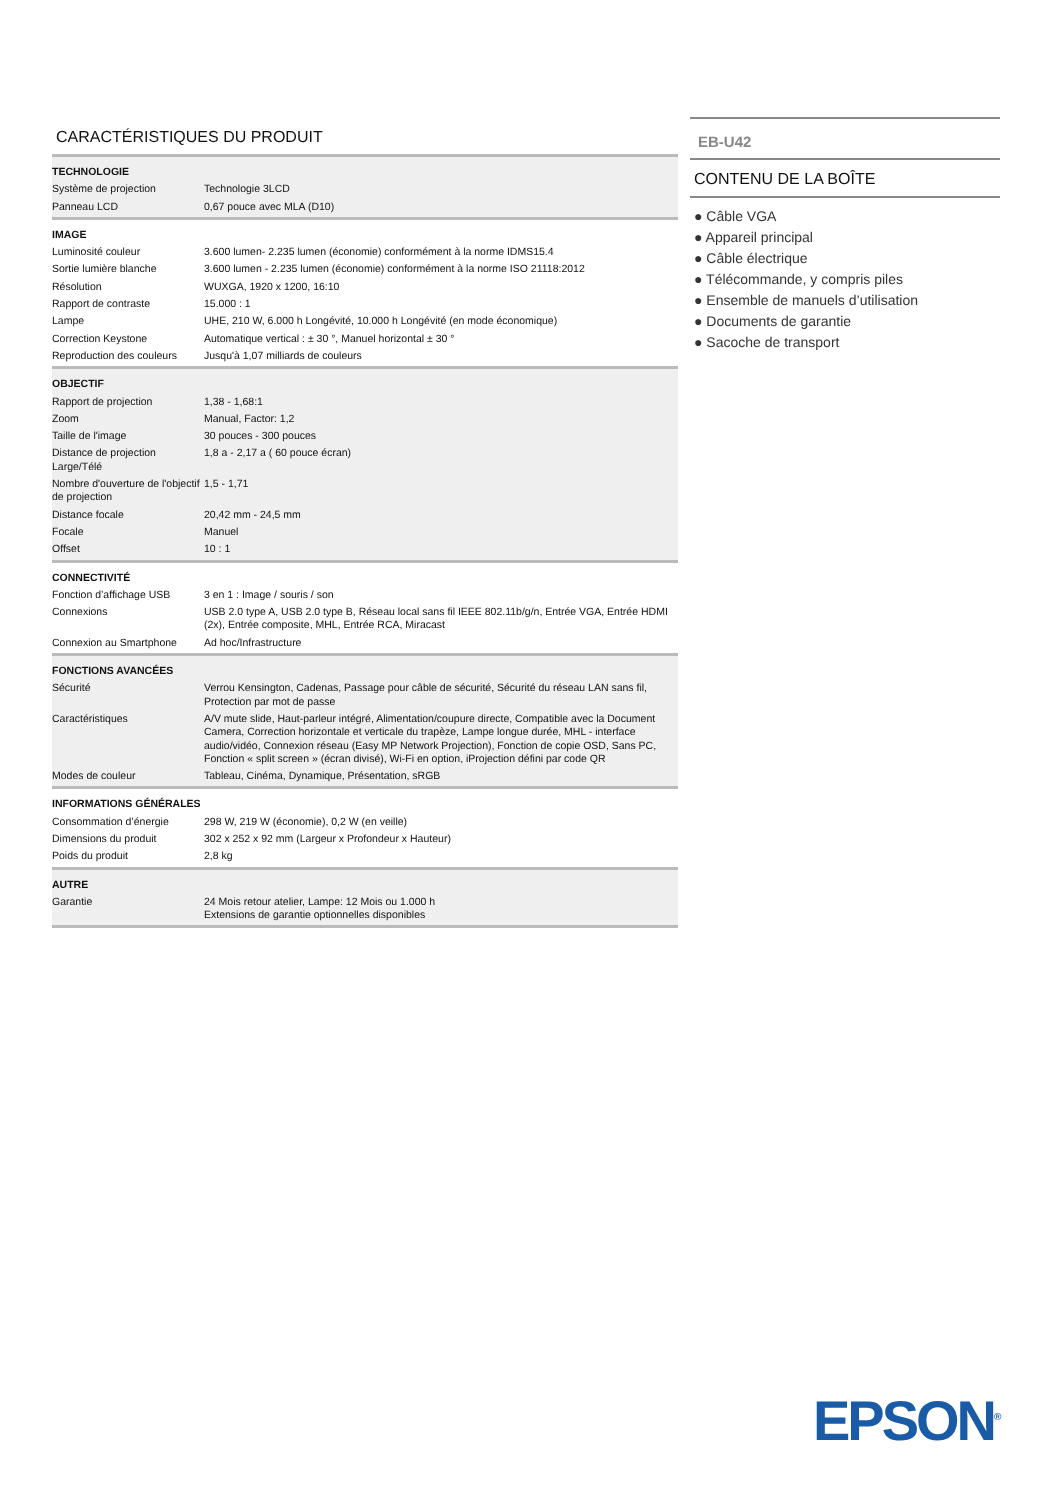CARACTÉRISTIQUES DU PRODUIT
| TECHNOLOGIE | |
| --- | --- |
| Système de projection | Technologie 3LCD |
| Panneau LCD | 0,67 pouce avec MLA (D10) |
| IMAGE | |
| Luminosité couleur | 3.600 lumen- 2.235 lumen (économie) conformément à la norme IDMS15.4 |
| Sortie lumière blanche | 3.600 lumen - 2.235 lumen (économie) conformément à la norme ISO 21118:2012 |
| Résolution | WUXGA, 1920 x 1200, 16:10 |
| Rapport de contraste | 15.000 : 1 |
| Lampe | UHE, 210 W, 6.000 h Longévité, 10.000 h Longévité (en mode économique) |
| Correction Keystone | Automatique vertical : ± 30 °, Manuel horizontal ± 30 ° |
| Reproduction des couleurs | Jusqu'à 1,07 milliards de couleurs |
| OBJECTIF | |
| Rapport de projection | 1,38 - 1,68:1 |
| Zoom | Manual, Factor: 1,2 |
| Taille de l'image | 30 pouces - 300 pouces |
| Distance de projection Large/Télé | 1,8 a - 2,17 a ( 60 pouce écran) |
| Nombre d'ouverture de l'objectif de projection | 1,5 - 1,71 |
| Distance focale | 20,42 mm - 24,5 mm |
| Focale | Manuel |
| Offset | 10 : 1 |
| CONNECTIVITÉ | |
| Fonction d’affichage USB | 3 en 1 : Image / souris / son |
| Connexions | USB 2.0 type A, USB 2.0 type B, Réseau local sans fil IEEE 802.11b/g/n, Entrée VGA, Entrée HDMI (2x), Entrée composite, MHL, Entrée RCA, Miracast |
| Connexion au Smartphone | Ad hoc/Infrastructure |
| FONCTIONS AVANCÉES | |
| Sécurité | Verrou Kensington, Cadenas, Passage pour câble de sécurité, Sécurité du réseau LAN sans fil, Protection par mot de passe |
| Caractéristiques | A/V mute slide, Haut-parleur intégré, Alimentation/coupure directe, Compatible avec la Document Camera, Correction horizontale et verticale du trapèze, Lampe longue durée, MHL - interface audio/vidéo, Connexion réseau (Easy MP Network Projection), Fonction de copie OSD, Sans PC, Fonction « split screen » (écran divisé), Wi-Fi en option, iProjection défini par code QR |
| Modes de couleur | Tableau, Cinéma, Dynamique, Présentation, sRGB |
| INFORMATIONS GÉNÉRALES | |
| Consommation d’énergie | 298 W, 219 W (économie), 0,2 W (en veille) |
| Dimensions du produit | 302 x 252 x 92 mm (Largeur x Profondeur x Hauteur) |
| Poids du produit | 2,8 kg |
| AUTRE | |
| Garantie | 24 Mois retour atelier, Lampe: 12 Mois ou 1.000 h Extensions de garantie optionnelles disponibles |
EB-U42
CONTENU DE LA BOÎTE
● Câble VGA
● Appareil principal
● Câble électrique
● Télécommande, y compris piles
● Ensemble de manuels d’utilisation
● Documents de garantie
● Sacoche de transport
EPSON<sup>®</sup>